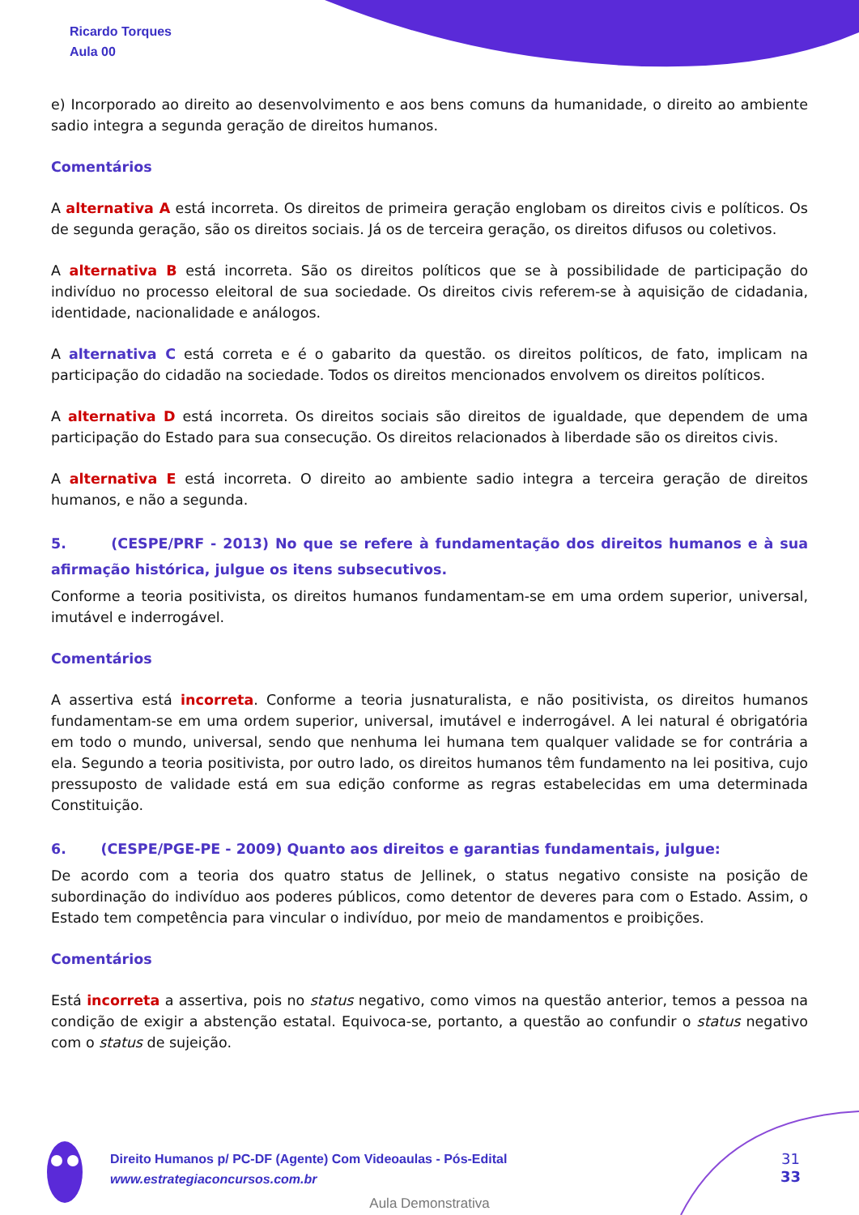Ricardo Torques
Aula 00
e) Incorporado ao direito ao desenvolvimento e aos bens comuns da humanidade, o direito ao ambiente sadio integra a segunda geração de direitos humanos.
Comentários
A alternativa A está incorreta. Os direitos de primeira geração englobam os direitos civis e políticos. Os de segunda geração, são os direitos sociais. Já os de terceira geração, os direitos difusos ou coletivos.
A alternativa B está incorreta. São os direitos políticos que se à possibilidade de participação do indivíduo no processo eleitoral de sua sociedade. Os direitos civis referem-se à aquisição de cidadania, identidade, nacionalidade e análogos.
A alternativa C está correta e é o gabarito da questão. os direitos políticos, de fato, implicam na participação do cidadão na sociedade. Todos os direitos mencionados envolvem os direitos políticos.
A alternativa D está incorreta. Os direitos sociais são direitos de igualdade, que dependem de uma participação do Estado para sua consecução. Os direitos relacionados à liberdade são os direitos civis.
A alternativa E está incorreta. O direito ao ambiente sadio integra a terceira geração de direitos humanos, e não a segunda.
5. (CESPE/PRF - 2013) No que se refere à fundamentação dos direitos humanos e à sua afirmação histórica, julgue os itens subsecutivos.
Conforme a teoria positivista, os direitos humanos fundamentam-se em uma ordem superior, universal, imutável e inderrogável.
Comentários
A assertiva está incorreta. Conforme a teoria jusnaturalista, e não positivista, os direitos humanos fundamentam-se em uma ordem superior, universal, imutável e inderrogável. A lei natural é obrigatória em todo o mundo, universal, sendo que nenhuma lei humana tem qualquer validade se for contrária a ela. Segundo a teoria positivista, por outro lado, os direitos humanos têm fundamento na lei positiva, cujo pressuposto de validade está em sua edição conforme as regras estabelecidas em uma determinada Constituição.
6. (CESPE/PGE-PE - 2009) Quanto aos direitos e garantias fundamentais, julgue:
De acordo com a teoria dos quatro status de Jellinek, o status negativo consiste na posição de subordinação do indivíduo aos poderes públicos, como detentor de deveres para com o Estado. Assim, o Estado tem competência para vincular o indivíduo, por meio de mandamentos e proibições.
Comentários
Está incorreta a assertiva, pois no status negativo, como vimos na questão anterior, temos a pessoa na condição de exigir a abstenção estatal. Equivoca-se, portanto, a questão ao confundir o status negativo com o status de sujeição.
Direito Humanos p/ PC-DF (Agente) Com Videoaulas - Pós-Edital
www.estrategiaconcursos.com.br
31
33
Aula Demonstrativa